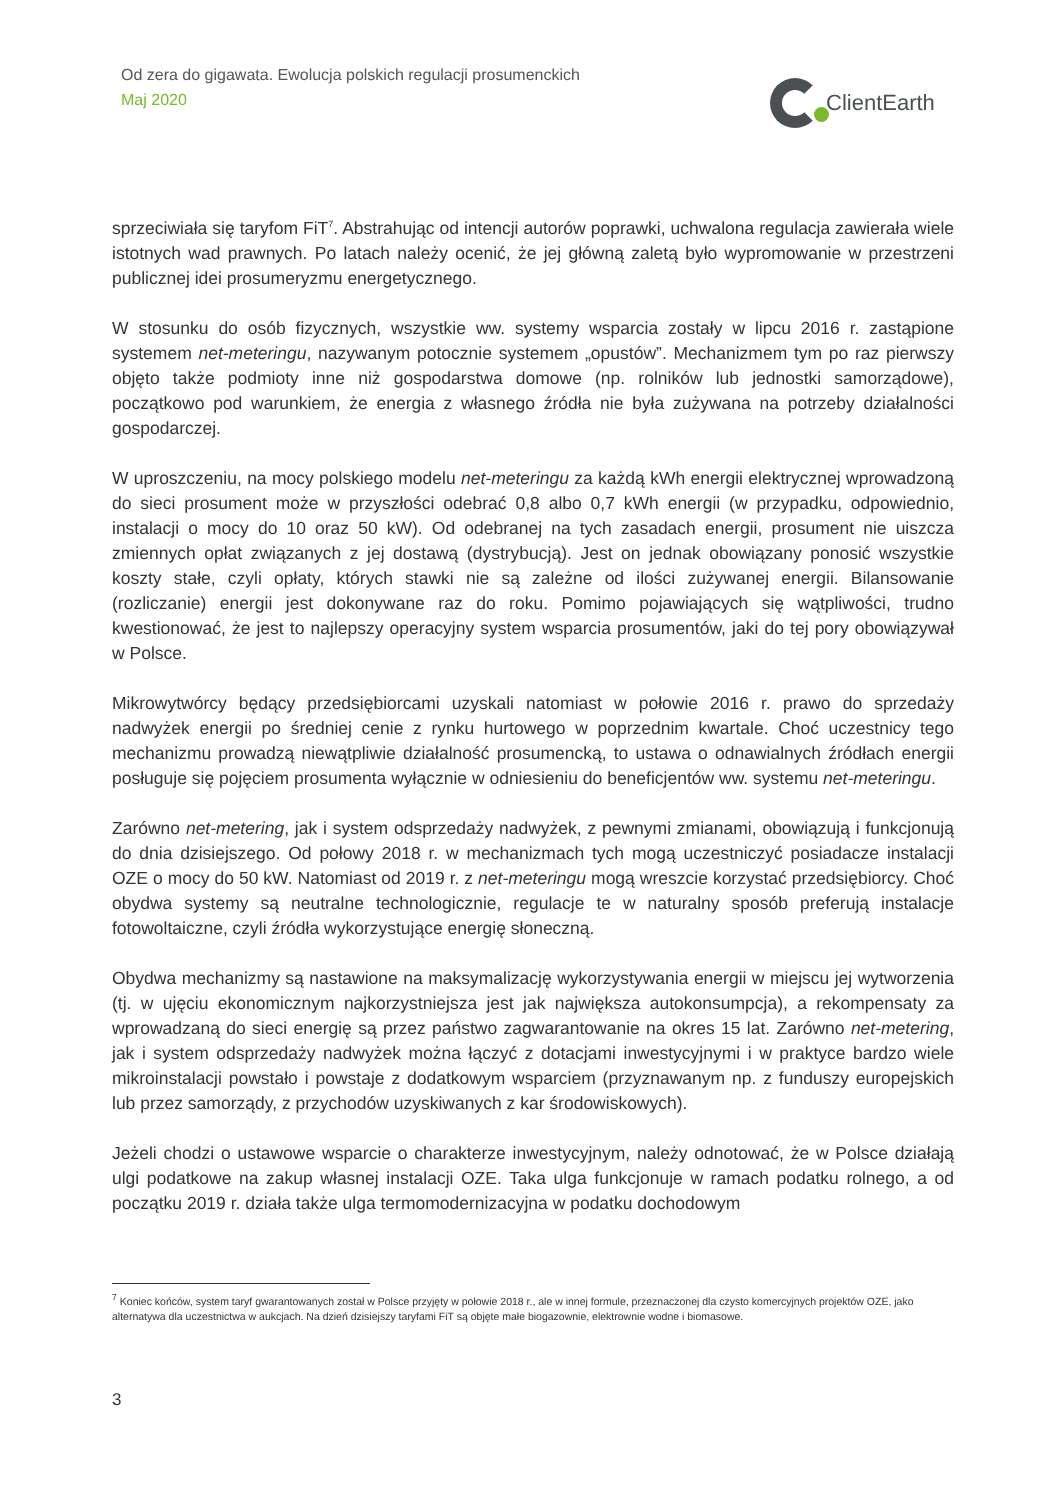Od zera do gigawata. Ewolucja polskich regulacji prosumenckich
Maj 2020
ClientEarth
sprzeciwiała się taryfom FiT<sup>7</sup>. Abstrahując od intencji autorów poprawki, uchwalona regulacja zawierała wiele istotnych wad prawnych. Po latach należy ocenić, że jej główną zaletą było wypromowanie w przestrzeni publicznej idei prosumeryzmu energetycznego.
W stosunku do osób fizycznych, wszystkie ww. systemy wsparcia zostały w lipcu 2016 r. zastąpione systemem net-meteringu, nazywanym potocznie systemem „opustów”. Mechanizmem tym po raz pierwszy objęto także podmioty inne niż gospodarstwa domowe (np. rolników lub jednostki samorządowe), początkowo pod warunkiem, że energia z własnego źródła nie była zużywana na potrzeby działalności gospodarczej.
W uproszczeniu, na mocy polskiego modelu net-meteringu za każdą kWh energii elektrycznej wprowadzoną do sieci prosument może w przyszłości odebrać 0,8 albo 0,7 kWh energii (w przypadku, odpowiednio, instalacji o mocy do 10 oraz 50 kW). Od odebranej na tych zasadach energii, prosument nie uiszcza zmiennych opłat związanych z jej dostawą (dystrybucją). Jest on jednak obowiązany ponosić wszystkie koszty stałe, czyli opłaty, których stawki nie są zależne od ilości zużywanej energii. Bilansowanie (rozliczanie) energii jest dokonywane raz do roku. Pomimo pojawiających się wątpliwości, trudno kwestionować, że jest to najlepszy operacyjny system wsparcia prosumentów, jaki do tej pory obowiązywał w Polsce.
Mikrowytwórcy będący przedsiębiorcami uzyskali natomiast w połowie 2016 r. prawo do sprzedaży nadwyżek energii po średniej cenie z rynku hurtowego w poprzednim kwartale. Choć uczestnicy tego mechanizmu prowadzą niewątpliwie działalność prosumencką, to ustawa o odnawialnych źródłach energii posługuje się pojęciem prosumenta wyłącznie w odniesieniu do beneficjentów ww. systemu net-meteringu.
Zarówno net-metering, jak i system odsprzedaży nadwyżek, z pewnymi zmianami, obowiązują i funkcjonują do dnia dzisiejszego. Od połowy 2018 r. w mechanizmach tych mogą uczestniczyć posiadacze instalacji OZE o mocy do 50 kW. Natomiast od 2019 r. z net-meteringu mogą wreszcie korzystać przedsiębiorcy. Choć obydwa systemy są neutralne technologicznie, regulacje te w naturalny sposób preferują instalacje fotowoltaiczne, czyli źródła wykorzystujące energię słoneczną.
Obydwa mechanizmy są nastawione na maksymalizację wykorzystywania energii w miejscu jej wytworzenia (tj. w ujęciu ekonomicznym najkorzystniejsza jest jak największa autokonsumpcja), a rekompensaty za wprowadzaną do sieci energię są przez państwo zagwarantowanie na okres 15 lat. Zarówno net-metering, jak i system odsprzedaży nadwyżek można łączyć z dotacjami inwestycyjnymi i w praktyce bardzo wiele mikroinstalacji powstało i powstaje z dodatkowym wsparciem (przyznawanym np. z funduszy europejskich lub przez samorządy, z przychodów uzyskiwanych z kar środowiskowych).
Jeżeli chodzi o ustawowe wsparcie o charakterze inwestycyjnym, należy odnotować, że w Polsce działają ulgi podatkowe na zakup własnej instalacji OZE. Taka ulga funkcjonuje w ramach podatku rolnego, a od początku 2019 r. działa także ulga termomodernizacyjna w podatku dochodowym
<sup>7</sup> Koniec końców, system taryf gwarantowanych został w Polsce przyjęty w połowie 2018 r., ale w innej formule, przeznaczonej dla czysto komercyjnych projektów OZE, jako alternatywa dla uczestnictwa w aukcjach. Na dzień dzisiejszy taryfami FiT są objęte małe biogazownie, elektrownie wodne i biomasowe.
3